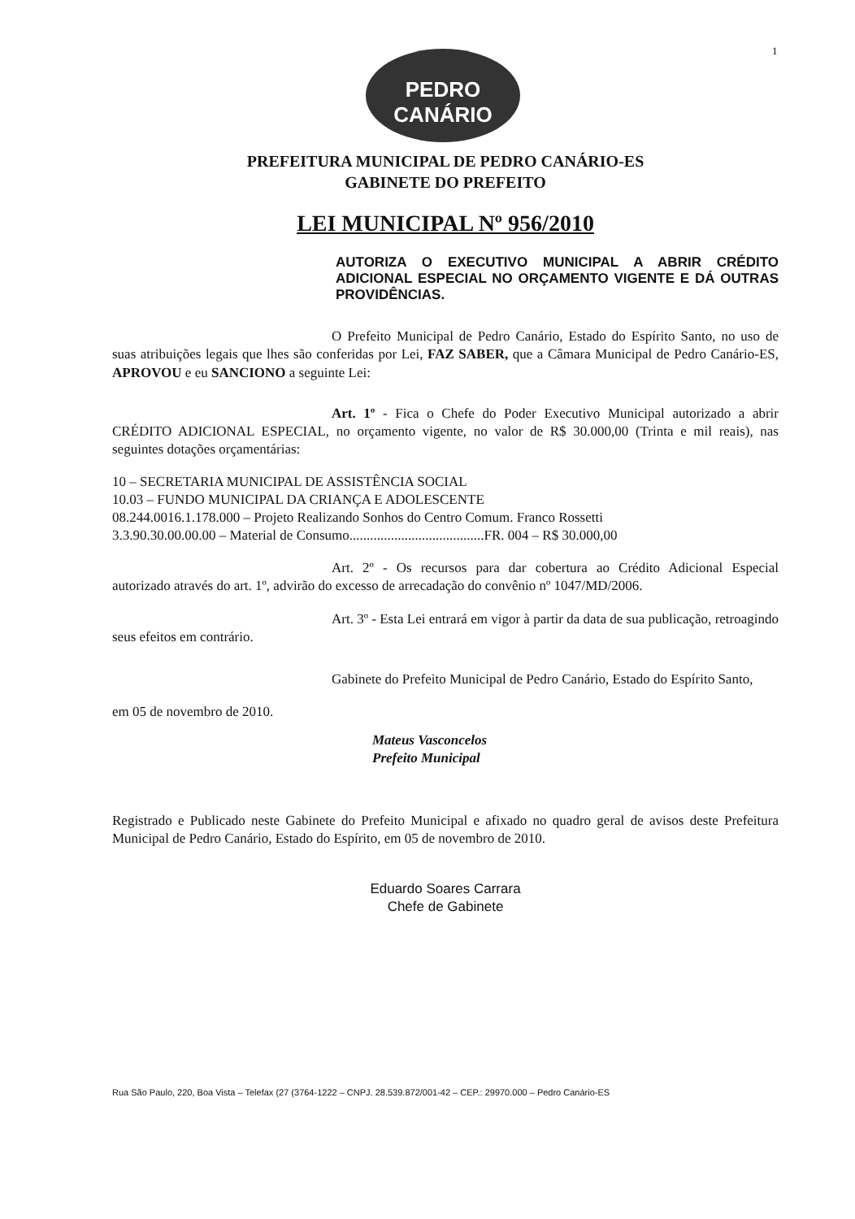1
PEDRO
CANÁRIO
PREFEITURA MUNICIPAL DE PEDRO CANÁRIO-ES
GABINETE DO PREFEITO
LEI MUNICIPAL Nº 956/2010
AUTORIZA O EXECUTIVO MUNICIPAL A ABRIR CRÉDITO ADICIONAL ESPECIAL NO ORÇAMENTO VIGENTE E DÁ OUTRAS PROVIDÊNCIAS.
O Prefeito Municipal de Pedro Canário, Estado do Espírito Santo, no uso de suas atribuições legais que lhes são conferidas por Lei, FAZ SABER, que a Câmara Municipal de Pedro Canário-ES, APROVOU e eu SANCIONO a seguinte Lei:
Art. 1º - Fica o Chefe do Poder Executivo Municipal autorizado a abrir CRÉDITO ADICIONAL ESPECIAL, no orçamento vigente, no valor de R$ 30.000,00 (Trinta e mil reais), nas seguintes dotações orçamentárias:
10 – SECRETARIA MUNICIPAL DE ASSISTÊNCIA SOCIAL
10.03 – FUNDO MUNICIPAL DA CRIANÇA E ADOLESCENTE
08.244.0016.1.178.000 – Projeto Realizando Sonhos do Centro Comum. Franco Rossetti
3.3.90.30.00.00.00 – Material de Consumo.......................................FR. 004 – R$ 30.000,00
Art. 2º - Os recursos para dar cobertura ao Crédito Adicional Especial autorizado através do art. 1º, advirão do excesso de arrecadação do convênio nº 1047/MD/2006.
Art. 3º - Esta Lei entrará em vigor à partir da data de sua publicação, retroagindo seus efeitos em contrário.
Gabinete do Prefeito Municipal de Pedro Canário, Estado do Espírito Santo,
em 05 de novembro de 2010.
Mateus Vasconcelos
Prefeito Municipal
Registrado e Publicado neste Gabinete do Prefeito Municipal e afixado no quadro geral de avisos deste Prefeitura Municipal de Pedro Canário, Estado do Espírito, em 05 de novembro de 2010.
Eduardo Soares Carrara
Chefe de Gabinete
Rua São Paulo, 220, Boa Vista – Telefax (27 (3764-1222 – CNPJ. 28.539.872/001-42 – CEP.: 29970.000 – Pedro Canário-ES